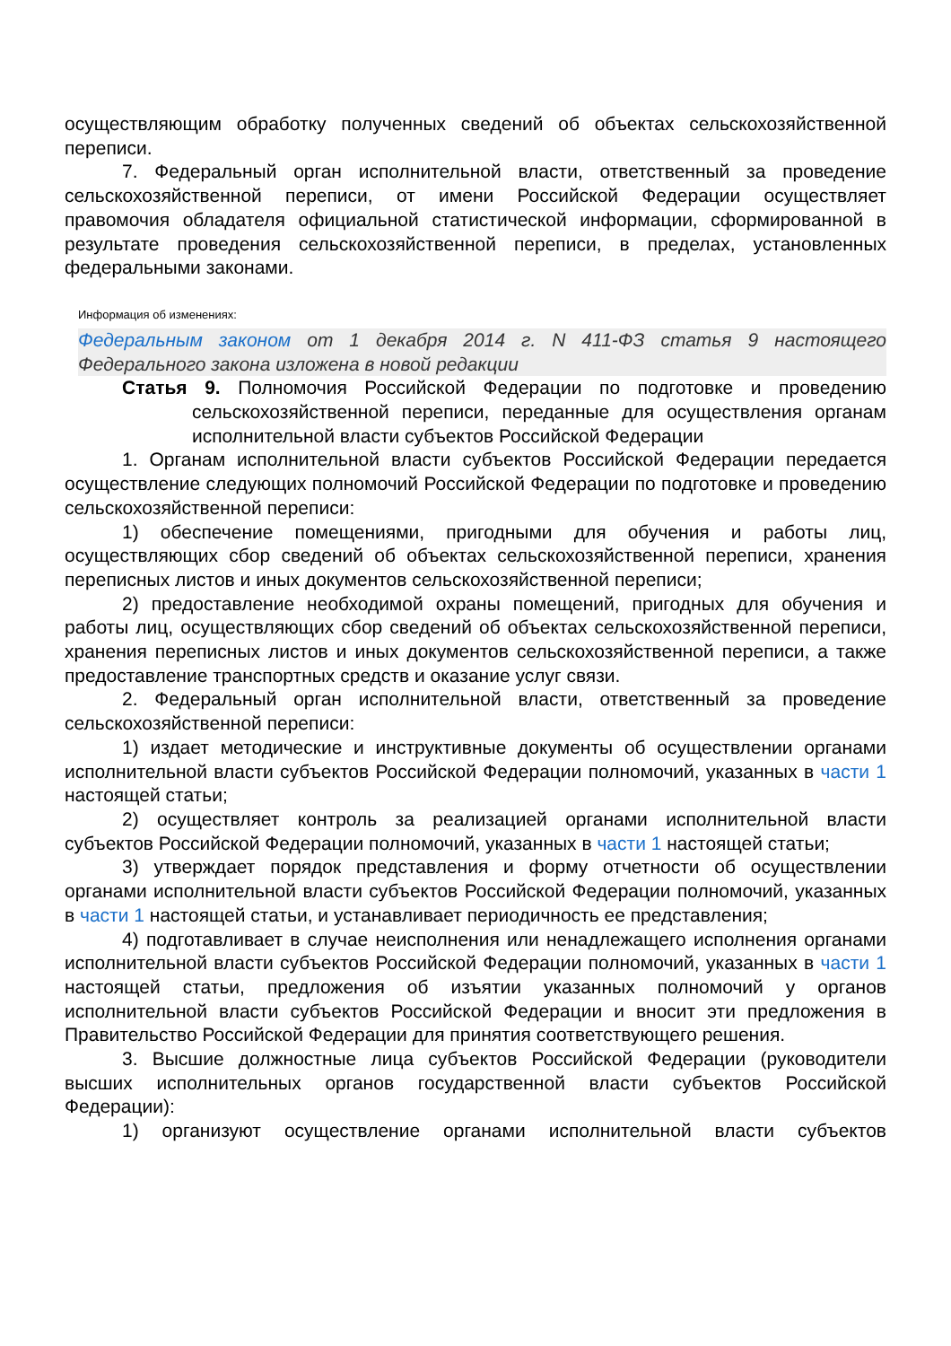осуществляющим обработку полученных сведений об объектах сельскохозяйственной переписи.
7. Федеральный орган исполнительной власти, ответственный за проведение сельскохозяйственной переписи, от имени Российской Федерации осуществляет правомочия обладателя официальной статистической информации, сформированной в результате проведения сельскохозяйственной переписи, в пределах, установленных федеральными законами.
Информация об изменениях:
Федеральным законом от 1 декабря 2014 г. N 411-ФЗ статья 9 настоящего Федерального закона изложена в новой редакции
Статья 9. Полномочия Российской Федерации по подготовке и проведению сельскохозяйственной переписи, переданные для осуществления органам исполнительной власти субъектов Российской Федерации
1. Органам исполнительной власти субъектов Российской Федерации передается осуществление следующих полномочий Российской Федерации по подготовке и проведению сельскохозяйственной переписи:
1) обеспечение помещениями, пригодными для обучения и работы лиц, осуществляющих сбор сведений об объектах сельскохозяйственной переписи, хранения переписных листов и иных документов сельскохозяйственной переписи;
2) предоставление необходимой охраны помещений, пригодных для обучения и работы лиц, осуществляющих сбор сведений об объектах сельскохозяйственной переписи, хранения переписных листов и иных документов сельскохозяйственной переписи, а также предоставление транспортных средств и оказание услуг связи.
2. Федеральный орган исполнительной власти, ответственный за проведение сельскохозяйственной переписи:
1) издает методические и инструктивные документы об осуществлении органами исполнительной власти субъектов Российской Федерации полномочий, указанных в части 1 настоящей статьи;
2) осуществляет контроль за реализацией органами исполнительной власти субъектов Российской Федерации полномочий, указанных в части 1 настоящей статьи;
3) утверждает порядок представления и форму отчетности об осуществлении органами исполнительной власти субъектов Российской Федерации полномочий, указанных в части 1 настоящей статьи, и устанавливает периодичность ее представления;
4) подготавливает в случае неисполнения или ненадлежащего исполнения органами исполнительной власти субъектов Российской Федерации полномочий, указанных в части 1 настоящей статьи, предложения об изъятии указанных полномочий у органов исполнительной власти субъектов Российской Федерации и вносит эти предложения в Правительство Российской Федерации для принятия соответствующего решения.
3. Высшие должностные лица субъектов Российской Федерации (руководители высших исполнительных органов государственной власти субъектов Российской Федерации):
1) организуют осуществление органами исполнительной власти субъектов